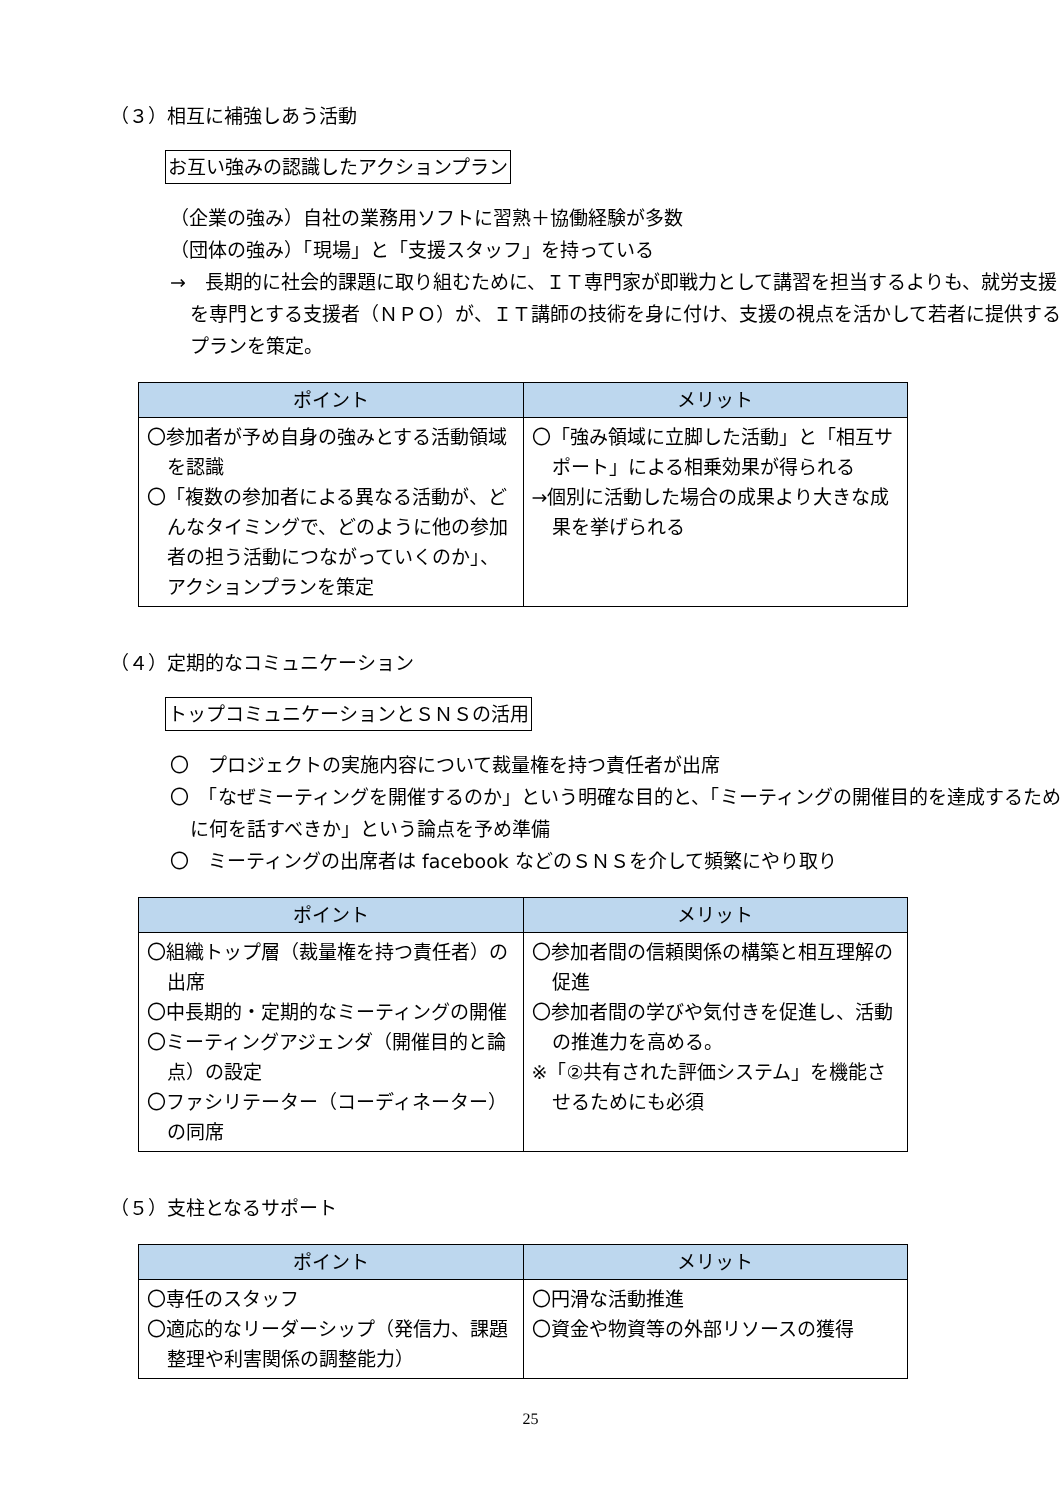（３）相互に補強しあう活動
お互い強みの認識したアクションプラン
（企業の強み）自社の業務用ソフトに習熟＋協働経験が多数
（団体の強み）「現場」と「支援スタッフ」を持っている
→　長期的に社会的課題に取り組むために、ＩＴ専門家が即戦力として講習を担当するよりも、就労支援を専門とする支援者（ＮＰＯ）が、ＩＴ講師の技術を身に付け、支援の視点を活かして若者に提供するプランを策定。
| ポイント | メリット |
| --- | --- |
| 〇参加者が予め自身の強みとする活動領域を認識 〇「複数の参加者による異なる活動が、どんなタイミングで、どのように他の参加者の担う活動につながっていくのか」、アクションプランを策定 | 〇「強み領域に立脚した活動」と「相互サポート」による相乗効果が得られる →個別に活動した場合の成果より大きな成果を挙げられる |
（４）定期的なコミュニケーション
トップコミュニケーションとＳＮＳの活用
〇　プロジェクトの実施内容について裁量権を持つ責任者が出席
〇　「なぜミーティングを開催するのか」という明確な目的と、「ミーティングの開催目的を達成するために何を話すべきか」という論点を予め準備
〇　ミーティングの出席者は facebook などのＳＮＳを介して頻繁にやり取り
| ポイント | メリット |
| --- | --- |
| 〇組織トップ層（裁量権を持つ責任者）の出席 〇中長期的・定期的なミーティングの開催 〇ミーティングアジェンダ（開催目的と論点）の設定 〇ファシリテーター（コーディネーター）の同席 | 〇参加者間の信頼関係の構築と相互理解の促進 〇参加者間の学びや気付きを促進し、活動の推進力を高める。 ※「②共有された評価システム」を機能させるためにも必須 |
（５）支柱となるサポート
| ポイント | メリット |
| --- | --- |
| 〇専任のスタッフ 〇適応的なリーダーシップ（発信力、課題整理や利害関係の調整能力） | 〇円滑な活動推進 〇資金や物資等の外部リソースの獲得 |
25